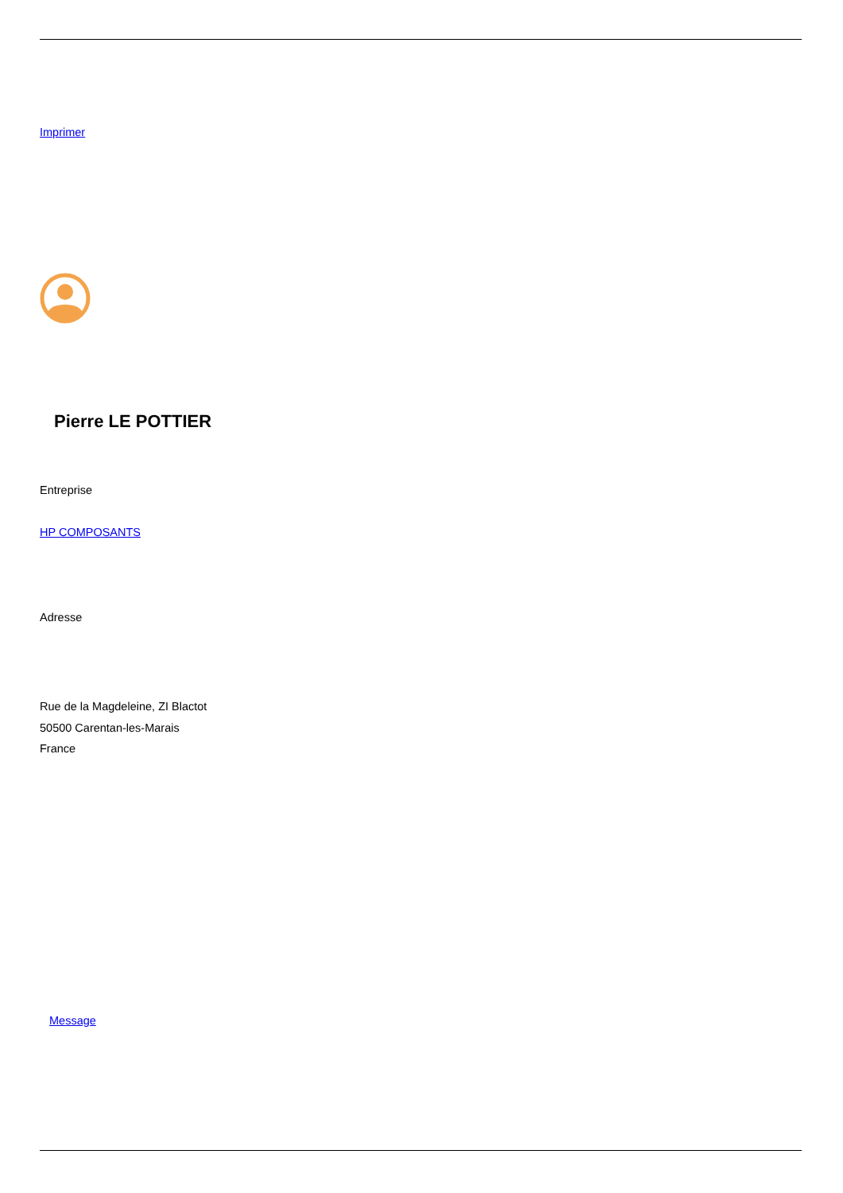Imprimer
Pierre LE POTTIER
Entreprise
HP COMPOSANTS
Adresse
Rue de la Magdeleine, ZI Blactot
50500 Carentan-les-Marais
France
Message